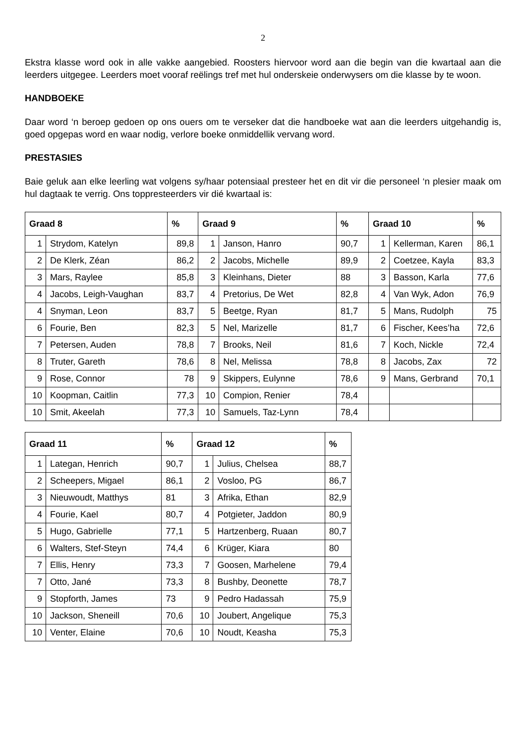2
Ekstra klasse word ook in alle vakke aangebied. Roosters hiervoor word aan die begin van die kwartaal aan die leerders uitgegee. Leerders moet vooraf reëlings tref met hul onderskeie onderwysers om die klasse by te woon.
HANDBOEKE
Daar word ‘n beroep gedoen op ons ouers om te verseker dat die handboeke wat aan die leerders uitgehandig is, goed opgepas word en waar nodig, verlore boeke onmiddellik vervang word.
PRESTASIES
Baie geluk aan elke leerling wat volgens sy/haar potensiaal presteer het en dit vir die personeel ‘n plesier maak om hul dagtaak te verrig. Ons toppresteerders vir dié kwartaal is:
| Graad 8 | | % | Graad 9 | | % | Graad 10 | | % |
| --- | --- | --- | --- | --- | --- | --- | --- | --- |
| 1 | Strydom, Katelyn | 89,8 | 1 | Janson, Hanro | 90,7 | 1 | Kellerman, Karen | 86,1 |
| 2 | De Klerk, Zéan | 86,2 | 2 | Jacobs, Michelle | 89,9 | 2 | Coetzee, Kayla | 83,3 |
| 3 | Mars, Raylee | 85,8 | 3 | Kleinhans, Dieter | 88 | 3 | Basson, Karla | 77,6 |
| 4 | Jacobs, Leigh-Vaughan | 83,7 | 4 | Pretorius, De Wet | 82,8 | 4 | Van Wyk, Adon | 76,9 |
| 4 | Snyman, Leon | 83,7 | 5 | Beetge, Ryan | 81,7 | 5 | Mans, Rudolph | 75 |
| 6 | Fourie, Ben | 82,3 | 5 | Nel, Marizelle | 81,7 | 6 | Fischer, Kees’ha | 72,6 |
| 7 | Petersen, Auden | 78,8 | 7 | Brooks, Neil | 81,6 | 7 | Koch, Nickle | 72,4 |
| 8 | Truter, Gareth | 78,6 | 8 | Nel, Melissa | 78,8 | 8 | Jacobs, Zax | 72 |
| 9 | Rose, Connor | 78 | 9 | Skippers, Eulynne | 78,6 | 9 | Mans, Gerbrand | 70,1 |
| 10 | Koopman, Caitlin | 77,3 | 10 | Compion, Renier | 78,4 | | | |
| 10 | Smit, Akeelah | 77,3 | 10 | Samuels, Taz-Lynn | 78,4 | | | |
| Graad 11 | | % | Graad 12 | | % |
| --- | --- | --- | --- | --- | --- |
| 1 | Lategan, Henrich | 90,7 | 1 | Julius, Chelsea | 88,7 |
| 2 | Scheepers, Migael | 86,1 | 2 | Vosloo, PG | 86,7 |
| 3 | Nieuwoudt, Matthys | 81 | 3 | Afrika, Ethan | 82,9 |
| 4 | Fourie, Kael | 80,7 | 4 | Potgieter, Jaddon | 80,9 |
| 5 | Hugo, Gabrielle | 77,1 | 5 | Hartzenberg, Ruaan | 80,7 |
| 6 | Walters, Stef-Steyn | 74,4 | 6 | Krüger, Kiara | 80 |
| 7 | Ellis, Henry | 73,3 | 7 | Goosen, Marhelene | 79,4 |
| 7 | Otto, Jané | 73,3 | 8 | Bushby, Deonette | 78,7 |
| 9 | Stopforth, James | 73 | 9 | Pedro Hadassah | 75,9 |
| 10 | Jackson, Sheneill | 70,6 | 10 | Joubert, Angelique | 75,3 |
| 10 | Venter, Elaine | 70,6 | 10 | Noudt, Keasha | 75,3 |